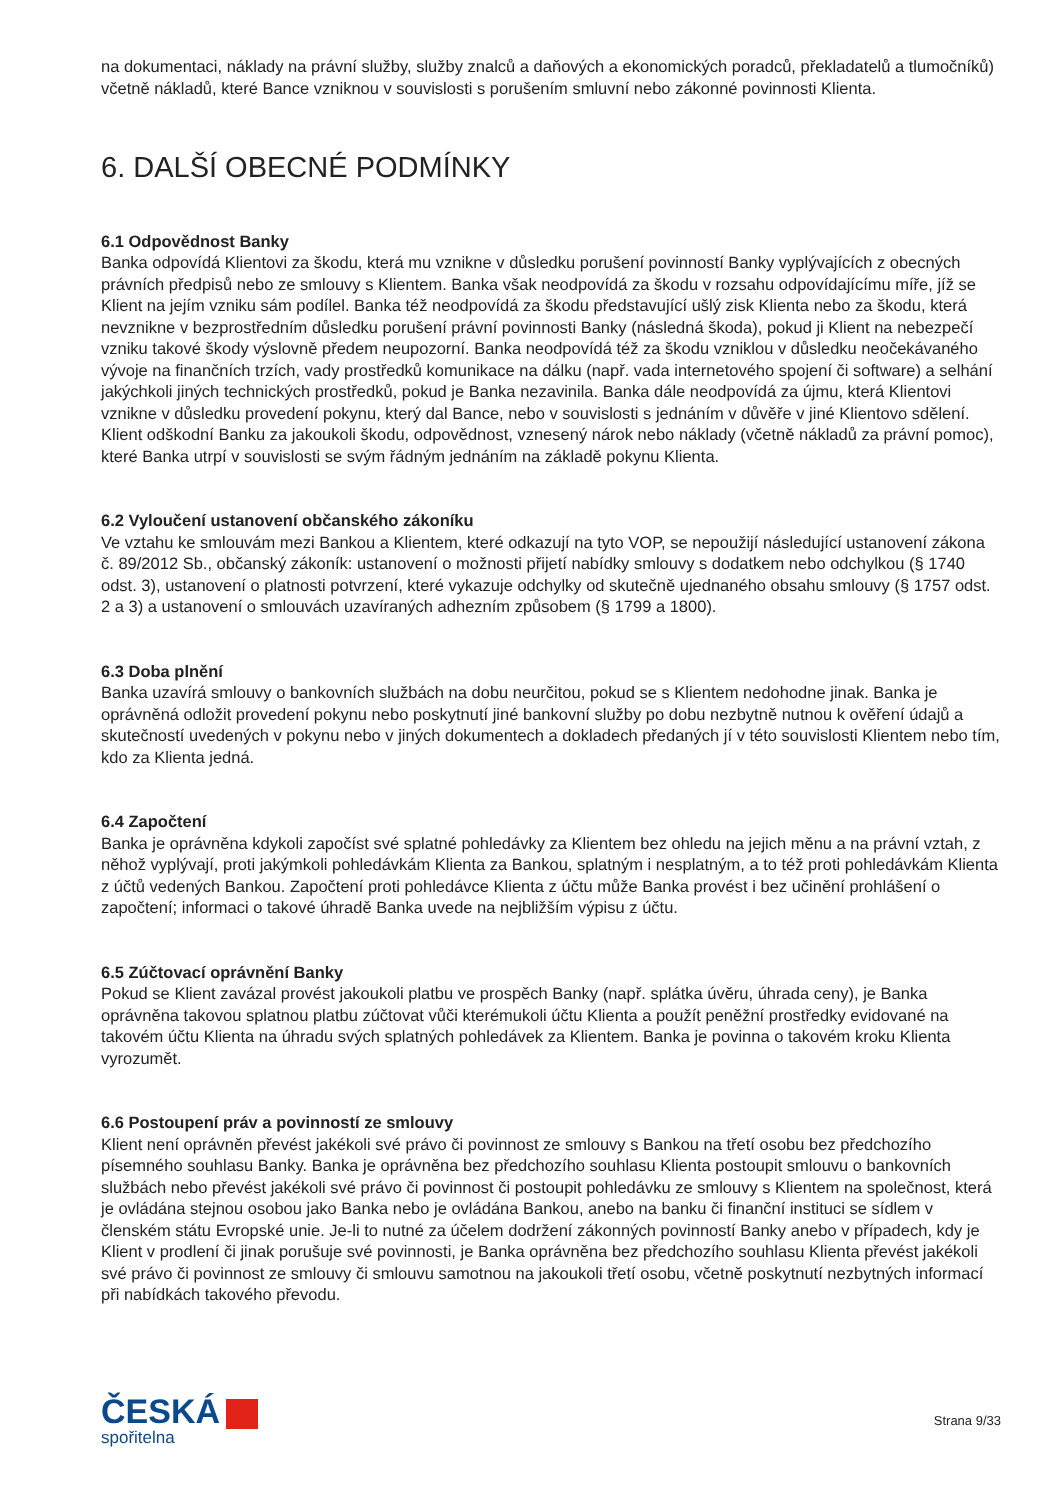na dokumentaci, náklady na právní služby, služby znalců a daňových a ekonomických poradců, překladatelů a tlumočníků) včetně nákladů, které Bance vzniknou v souvislosti s porušením smluvní nebo zákonné povinnosti Klienta.
6. DALŠÍ OBECNÉ PODMÍNKY
6.1 Odpovědnost Banky
Banka odpovídá Klientovi za škodu, která mu vznikne v důsledku porušení povinností Banky vyplývajících z obecných právních předpisů nebo ze smlouvy s Klientem. Banka však neodpovídá za škodu v rozsahu odpovídajícímu míře, jíž se Klient na jejím vzniku sám podílel. Banka též neodpovídá za škodu představující ušlý zisk Klienta nebo za škodu, která nevznikne v bezprostředním důsledku porušení právní povinnosti Banky (následná škoda), pokud ji Klient na nebezpečí vzniku takové škody výslovně předem neupozorní. Banka neodpovídá též za škodu vzniklou v důsledku neočekávaného vývoje na finančních trzích, vady prostředků komunikace na dálku (např. vada internetového spojení či software) a selhání jakýchkoli jiných technických prostředků, pokud je Banka nezavinila. Banka dále neodpovídá za újmu, která Klientovi vznikne v důsledku provedení pokynu, který dal Bance, nebo v souvislosti s jednáním v důvěře v jiné Klientovo sdělení. Klient odškodní Banku za jakoukoli škodu, odpovědnost, vznesený nárok nebo náklady (včetně nákladů za právní pomoc), které Banka utrpí v souvislosti se svým řádným jednáním na základě pokynu Klienta.
6.2 Vyloučení ustanovení občanského zákoníku
Ve vztahu ke smlouvám mezi Bankou a Klientem, které odkazují na tyto VOP, se nepoužijí následující ustanovení zákona č. 89/2012 Sb., občanský zákoník: ustanovení o možnosti přijetí nabídky smlouvy s dodatkem nebo odchylkou (§ 1740 odst. 3), ustanovení o platnosti potvrzení, které vykazuje odchylky od skutečně ujednaného obsahu smlouvy (§ 1757 odst. 2 a 3) a ustanovení o smlouvách uzavíraných adhezním způsobem (§ 1799 a 1800).
6.3 Doba plnění
Banka uzavírá smlouvy o bankovních službách na dobu neurčitou, pokud se s Klientem nedohodne jinak. Banka je oprávněná odložit provedení pokynu nebo poskytnutí jiné bankovní služby po dobu nezbytně nutnou k ověření údajů a skutečností uvedených v pokynu nebo v jiných dokumentech a dokladech předaných jí v této souvislosti Klientem nebo tím, kdo za Klienta jedná.
6.4 Započtení
Banka je oprávněna kdykoli započíst své splatné pohledávky za Klientem bez ohledu na jejich měnu a na právní vztah, z něhož vyplývají, proti jakýmkoli pohledávkám Klienta za Bankou, splatným i nesplatným, a to též proti pohledávkám Klienta z účtů vedených Bankou. Započtení proti pohledávce Klienta z účtu může Banka provést i bez učinění prohlášení o započtení; informaci o takové úhradě Banka uvede na nejbližším výpisu z účtu.
6.5 Zúčtovací oprávnění Banky
Pokud se Klient zavázal provést jakoukoli platbu ve prospěch Banky (např. splátka úvěru, úhrada ceny), je Banka oprávněna takovou splatnou platbu zúčtovat vůči kterémukoli účtu Klienta a použít peněžní prostředky evidované na takovém účtu Klienta na úhradu svých splatných pohledávek za Klientem. Banka je povinna o takovém kroku Klienta vyrozumět.
6.6 Postoupení práv a povinností ze smlouvy
Klient není oprávněn převést jakékoli své právo či povinnost ze smlouvy s Bankou na třetí osobu bez předchozího písemného souhlasu Banky. Banka je oprávněna bez předchozího souhlasu Klienta postoupit smlouvu o bankovních službách nebo převést jakékoli své právo či povinnost či postoupit pohledávku ze smlouvy s Klientem na společnost, která je ovládána stejnou osobou jako Banka nebo je ovládána Bankou, anebo na banku či finanční instituci se sídlem v členském státu Evropské unie. Je-li to nutné za účelem dodržení zákonných povinností Banky anebo v případech, kdy je Klient v prodlení či jinak porušuje své povinnosti, je Banka oprávněna bez předchozího souhlasu Klienta převést jakékoli své právo či povinnost ze smlouvy či smlouvu samotnou na jakoukoli třetí osobu, včetně poskytnutí nezbytných informací při nabídkách takového převodu.
ČESKÁ
spořitelna
Strana 9/33